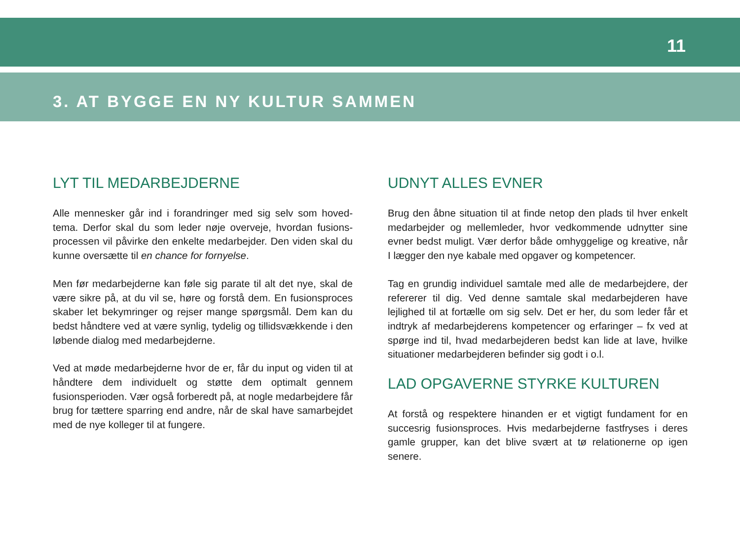11
3. AT BYGGE EN NY KULTUR SAMMEN
LYT TIL MEDARBEJDERNE
Alle mennesker går ind i forandringer med sig selv som hoved­tema. Derfor skal du som leder nøje overveje, hvordan fusions­processen vil påvirke den enkelte medarbejder. Den viden skal du kunne oversætte til en chance for fornyelse.
Men før medarbejderne kan føle sig parate til alt det nye, skal de være sikre på, at du vil se, høre og forstå dem. En fusionsproces skaber let bekymringer og rejser mange spørgsmål. Dem kan du bedst håndtere ved at være synlig, tydelig og tillidsvækkende i den løbende dialog med medarbejderne.
Ved at møde medarbejderne hvor de er, får du input og viden til at håndtere dem individuelt og støtte dem optimalt gennem fusionsperioden. Vær også forberedt på, at nogle medarbejdere får brug for tættere sparring end andre, når de skal have samar­bejdet med de nye kolleger til at fungere.
UDNYT ALLES EVNER
Brug den åbne situation til at finde netop den plads til hver enkelt medarbejder og mellemleder, hvor vedkommende udnytter sine evner bedst muligt. Vær derfor både omhyggelige og kreative, når I lægger den nye kabale med opgaver og kompetencer.
Tag en grundig individuel samtale med alle de medarbejdere, der refererer til dig. Ved denne samtale skal medarbejderen have lejlighed til at fortælle om sig selv. Det er her, du som leder får et indtryk af medarbejderens kompetencer og erfaringer – fx ved at spørge ind til, hvad medarbejderen bedst kan lide at lave, hvilke situationer medarbejderen befinder sig godt i o.l.
LAD OPGAVERNE STYRKE KULTUREN
At forstå og respektere hinanden er et vigtigt fundament for en succesrig fusionsproces. Hvis medarbejderne fastfryses i deres gamle grupper, kan det blive svært at tø relationerne op igen senere.